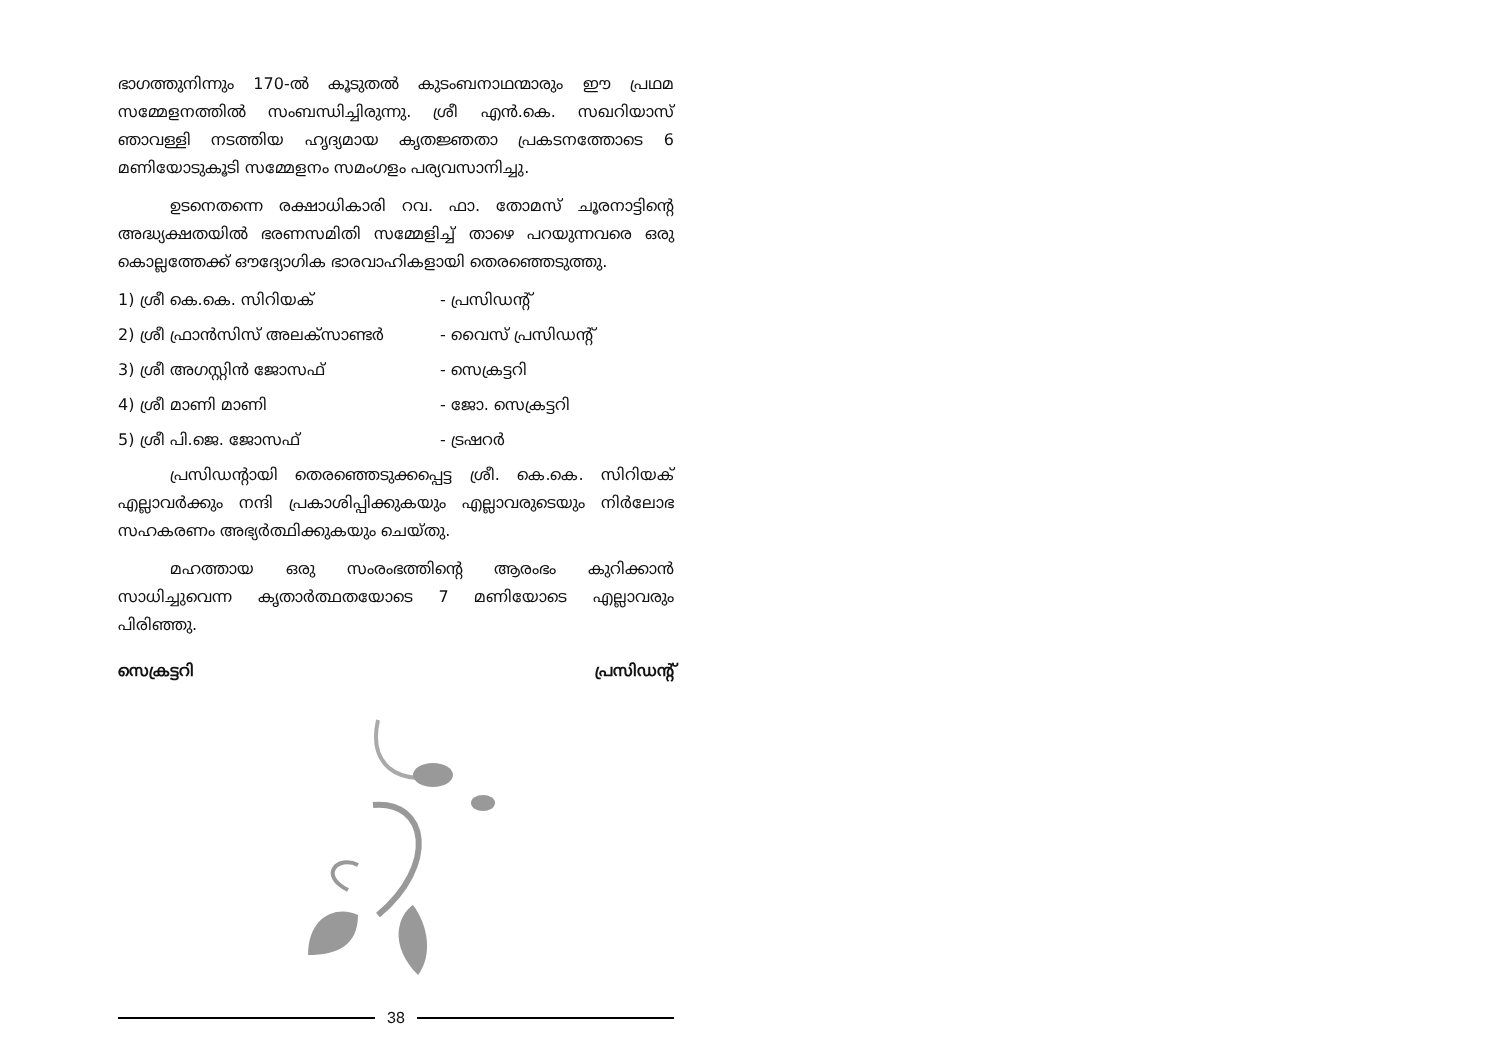ഭാഗത്തുനിന്നും 170-ൽ കൂടുതൽ കുടംബനാഥന്മാരും ഈ പ്രഥമ സമ്മേളനത്തിൽ സംബന്ധിച്ചിരുന്നു. ശ്രീ എൻ.കെ. സഖറിയാസ് ഞാവള്ളി നടത്തിയ ഹൃദ്യമായ കൃതജ്ഞതാ പ്രകടനത്തോടെ 6 മണിയോടുകൂടി സമ്മേളനം സമംഗളം പര്യവസാനിച്ചു.
ഉടനെതന്നെ രക്ഷാധികാരി റവ. ഫാ. തോമസ് ചൂരനാട്ടിന്റെ അദ്ധ്യക്ഷതയിൽ ഭരണസമിതി സമ്മേളിച്ച് താഴെ പറയുന്നവരെ ഒരു കൊല്ലത്തേക്ക് ഔദ്യോഗിക ഭാരവാഹികളായി തെരഞ്ഞെടുത്തു.
1) ശ്രീ കെ.കെ. സിറിയക് - പ്രസിഡന്റ്
2) ശ്രീ ഫ്രാൻസിസ് അലക്സാണ്ടർ - വൈസ് പ്രസിഡന്റ്
3) ശ്രീ അഗസ്റ്റിൻ ജോസഫ് - സെക്രട്ടറി
4) ശ്രീ മാണി മാണി - ജോ. സെക്രട്ടറി
5) ശ്രീ പി.ജെ. ജോസഫ് - ട്രഷറർ
പ്രസിഡന്റായി തെരഞ്ഞെടുക്കപ്പെട്ട ശ്രീ. കെ.കെ. സിറിയക് എല്ലാവർക്കും നന്ദി പ്രകാശിപ്പിക്കുകയും എല്ലാവരുടെയും നിർലോഭ സഹകരണം അഭ്യർത്ഥിക്കുകയും ചെയ്തു.
മഹത്തായ ഒരു സംരംഭത്തിന്റെ ആരംഭം കുറിക്കാൻ സാധിച്ചുവെന്ന കൃതാർത്ഥതയോടെ 7 മണിയോടെ എല്ലാവരും പിരിഞ്ഞു.
സെക്രട്ടറി പ്രസിഡന്റ്
38